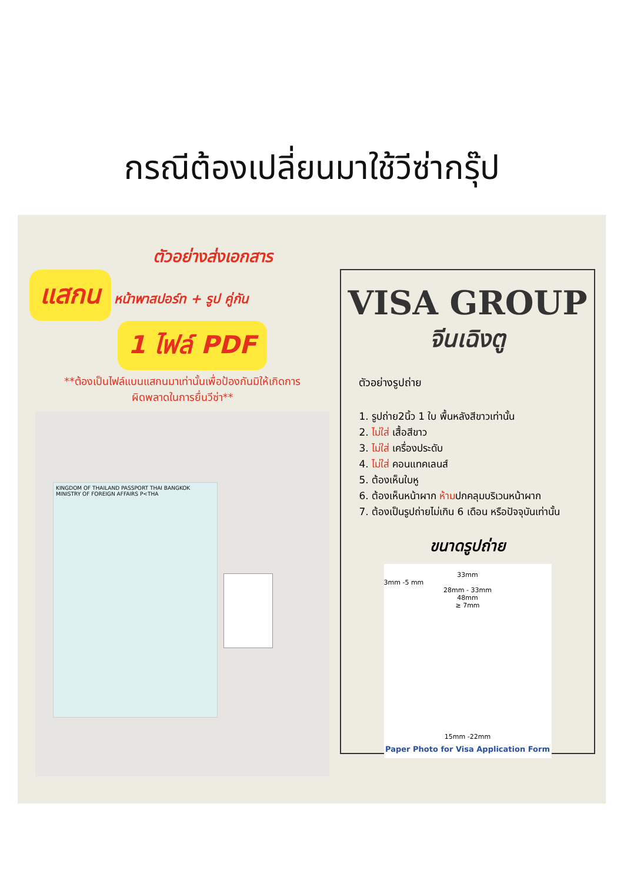กรณีต้องเปลี่ยนมาใช้วีซ่ากรุ๊ป
ตัวอย่างส่งเอกสาร
แสกน หน้าพาสปอร์ท + รูป คู่กัน
1 ไฟล์ PDF
**ต้องเป็นไฟล์แบนแสกนมาเท่านั้นเพื่อป้องกันมิให้เกิดการ
ผิดพลาดในการยื่นวีซ่า**
KINGDOM OF THAILAND PASSPORT THAI BANGKOK MINISTRY OF FOREIGN AFFAIRS P<THA
VISA GROUP
จีนเฉิงตู
ตัวอย่างรูปถ่าย
1. รูปถ่าย2นิ้ว 1 ใบ พื้นหลังสีขาวเท่านั้น
2. ไม่ใส่ เสื้อสีขาว
3. ไม่ใส่ เครื่องประดับ
4. ไม่ใส่ คอนแทคเลนส์
5. ต้องเห็นใบหู
6. ต้องเห็นหน้าผาก ห้ามปกคลุมบริเวนหน้าผาก
7. ต้องเป็นรูปถ่ายไม่เกิน 6 เดือน หรือปัจจุบันเท่านั้น
ขนาดรูปถ่าย
33mm
3mm -5 mm
28mm - 33mm
48mm
≥ 7mm
15mm -22mm
Paper Photo for Visa Application Form